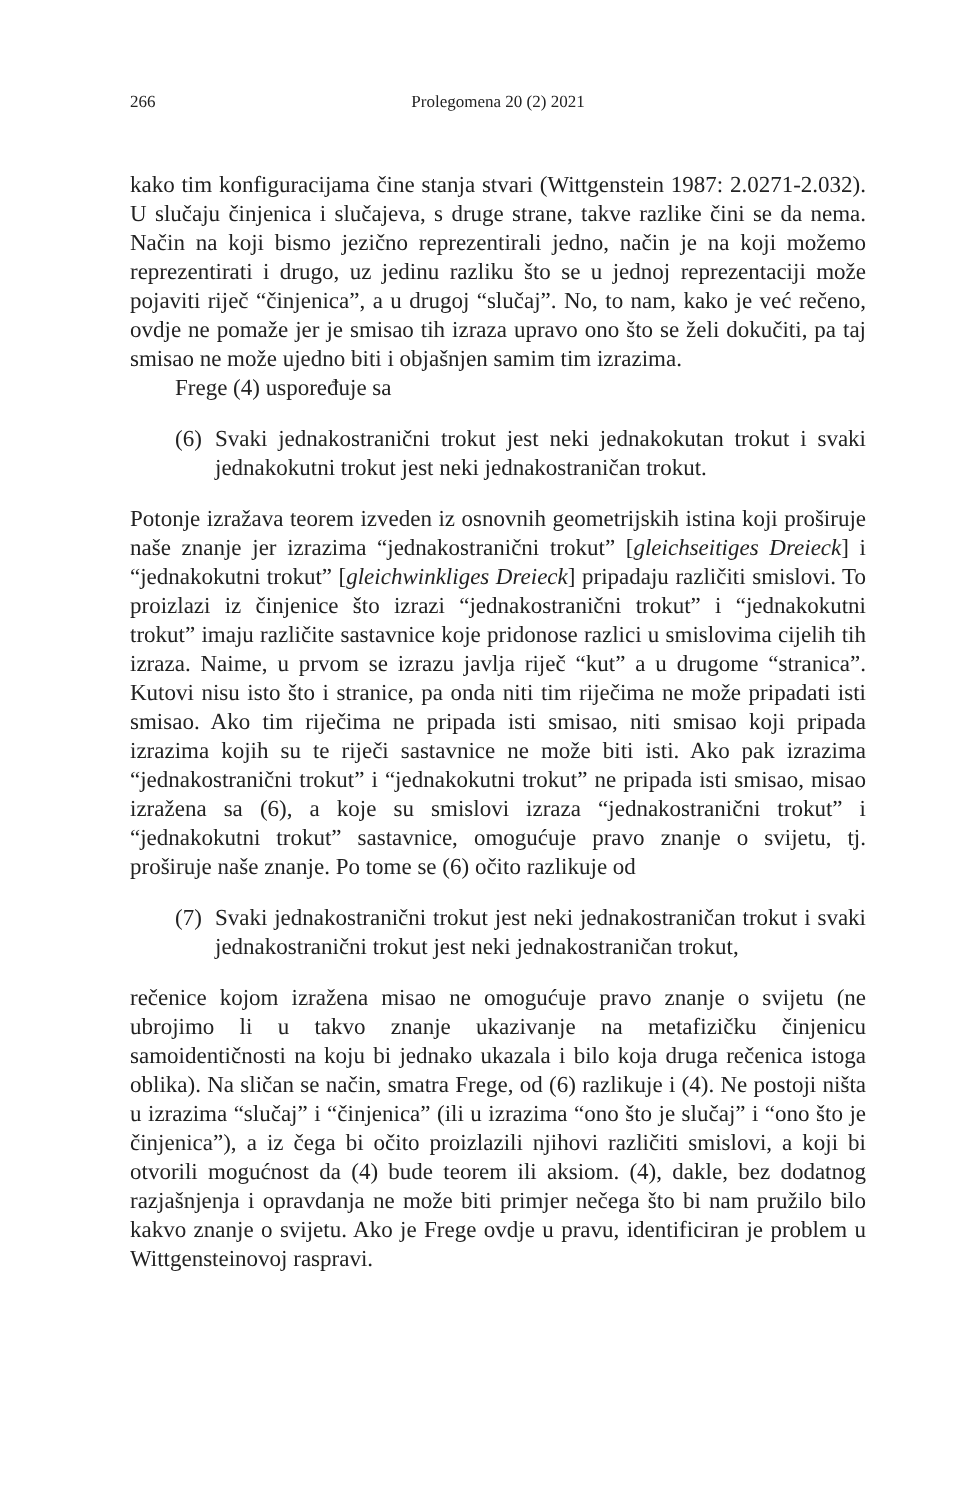266 Prolegomena 20 (2) 2021
kako tim konfiguracijama čine stanja stvari (Wittgenstein 1987: 2.0271-2.032). U slučaju činjenica i slučajeva, s druge strane, takve razlike čini se da nema. Način na koji bismo jezično reprezentirali jedno, način je na koji možemo reprezentirati i drugo, uz jedinu razliku što se u jednoj reprezentaciji može pojaviti riječ “činjenica”, a u drugoj “slučaj”. No, to nam, kako je već rečeno, ovdje ne pomaže jer je smisao tih izraza upravo ono što se želi dokučiti, pa taj smisao ne može ujedno biti i objašnjen samim tim izrazima.
Frege (4) uspoređuje sa
(6) Svaki jednakostranični trokut jest neki jednakokutan trokut i svaki jednakokutni trokut jest neki jednakostraničan trokut.
Potonje izražava teorem izveden iz osnovnih geometrijskih istina koji proširuje naše znanje jer izrazima “jednakostranični trokut” [gleichseitiges Dreieck] i “jednakokutni trokut” [gleichwinkliges Dreieck] pripadaju različiti smislovi. To proizlazi iz činjenice što izrazi “jednakostranični trokut” i “jednakokutni trokut” imaju različite sastavnice koje pridonose razlici u smislovima cijelih tih izraza. Naime, u prvom se izrazu javlja riječ “kut” a u drugome “stranica”. Kutovi nisu isto što i stranice, pa onda niti tim riječima ne može pripadati isti smisao. Ako tim riječima ne pripada isti smisao, niti smisao koji pripada izrazima kojih su te riječi sastavnice ne može biti isti. Ako pak izrazima “jednakostranični trokut” i “jednakokutni trokut” ne pripada isti smisao, misao izražena sa (6), a koje su smislovi izraza “jednakostranični trokut” i “jednakokutni trokut” sastavnice, omogućuje pravo znanje o svijetu, tj. proširuje naše znanje. Po tome se (6) očito razlikuje od
(7) Svaki jednakostranični trokut jest neki jednakostraničan trokut i svaki jednakostranični trokut jest neki jednakostraničan trokut,
rečenice kojom izražena misao ne omogućuje pravo znanje o svijetu (ne ubrojimo li u takvo znanje ukazivanje na metafizičku činjenicu samoidentičnosti na koju bi jednako ukazala i bilo koja druga rečenica istoga oblika). Na sličan se način, smatra Frege, od (6) razlikuje i (4). Ne postoji ništa u izrazima “slučaj” i “činjenica” (ili u izrazima “ono što je slučaj” i “ono što je činjenica”), a iz čega bi očito proizlazili njihovi različiti smislovi, a koji bi otvorili mogućnost da (4) bude teorem ili aksiom. (4), dakle, bez dodatnog razjašnjenja i opravdanja ne može biti primjer nečega što bi nam pružilo bilo kakvo znanje o svijetu. Ako je Frege ovdje u pravu, identificiran je problem u Wittgensteinovoj raspravi.